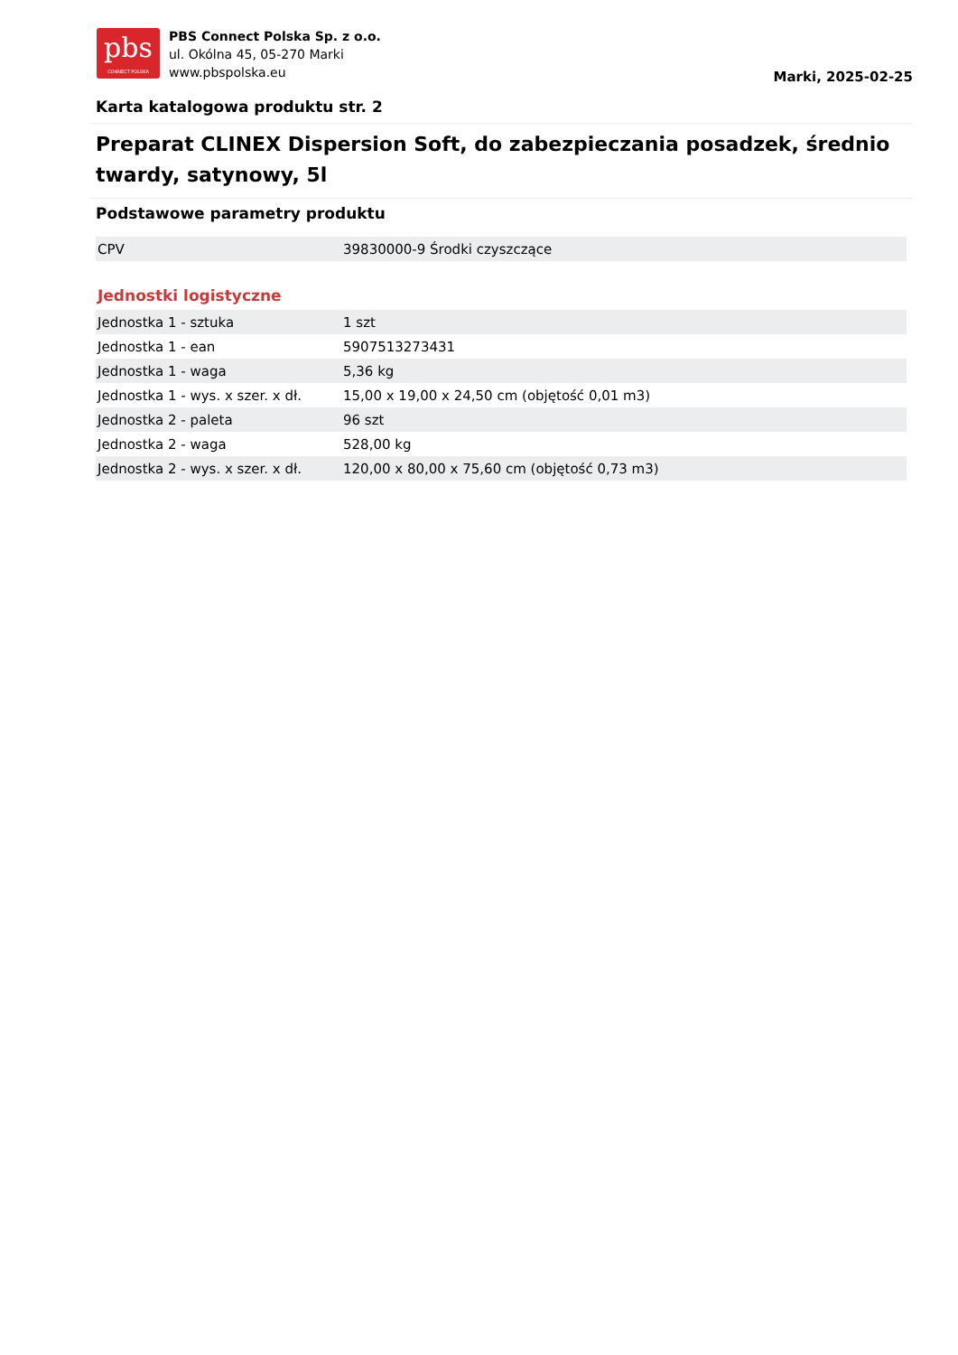pbs
CONNECT POLSKA
PBS Connect Polska Sp. z o.o.
ul. Okólna 45, 05-270 Marki
www.pbspolska.eu
Marki, 2025-02-25
Karta katalogowa produktu str. 2
Preparat CLINEX Dispersion Soft, do zabezpieczania posadzek, średnio twardy, satynowy, 5l
Podstawowe parametry produktu
| CPV | 39830000-9 Środki czyszczące |
Jednostki logistyczne
| Jednostka 1 - sztuka | 1 szt |
| Jednostka 1 - ean | 5907513273431 |
| Jednostka 1 - waga | 5,36 kg |
| Jednostka 1 - wys. x szer. x dł. | 15,00 x 19,00 x 24,50 cm (objętość 0,01 m3) |
| Jednostka 2 - paleta | 96 szt |
| Jednostka 2 - waga | 528,00 kg |
| Jednostka 2 - wys. x szer. x dł. | 120,00 x 80,00 x 75,60 cm (objętość 0,73 m3) |